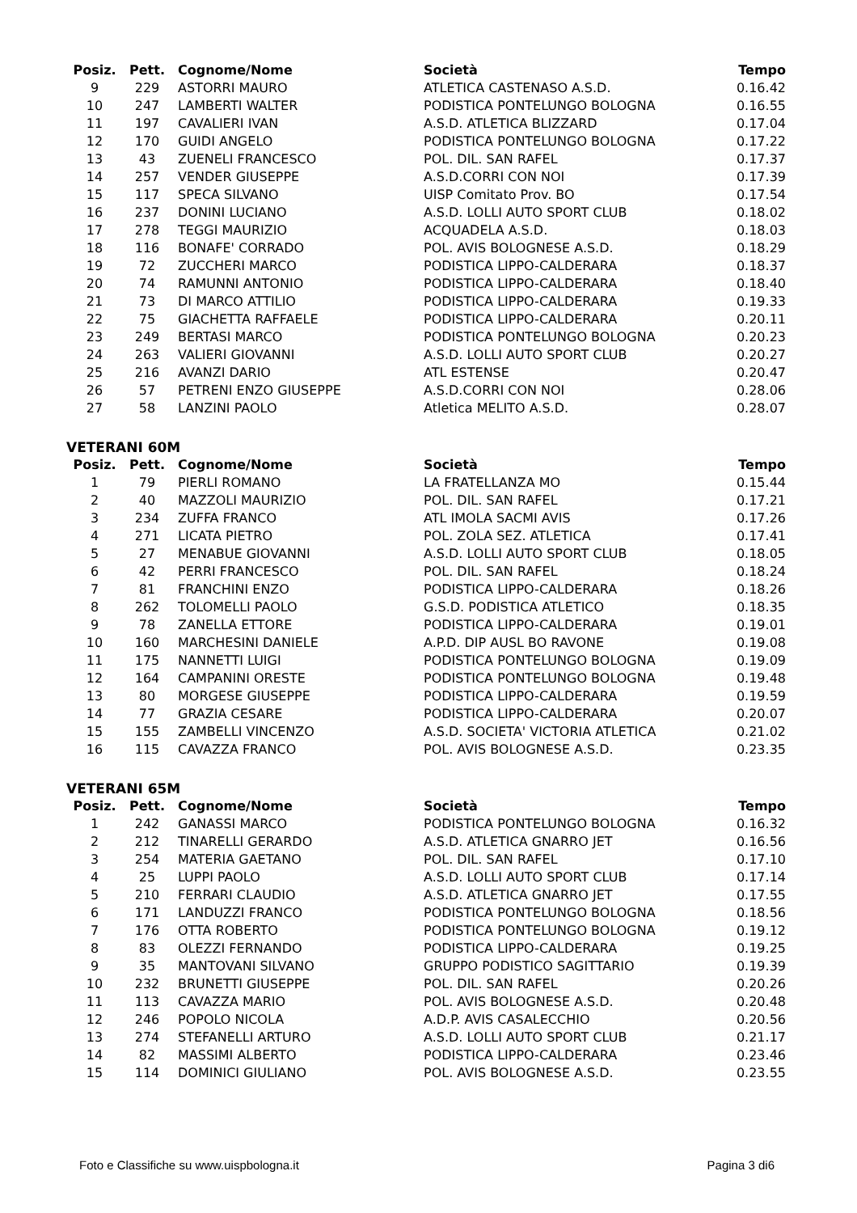| Posiz. | Pett. | Cognome/Nome | Società | Tempo |
| --- | --- | --- | --- | --- |
| 9 | 229 | ASTORRI MAURO | ATLETICA CASTENASO A.S.D. | 0.16.42 |
| 10 | 247 | LAMBERTI WALTER | PODISTICA PONTELUNGO BOLOGNA | 0.16.55 |
| 11 | 197 | CAVALIERI IVAN | A.S.D. ATLETICA BLIZZARD | 0.17.04 |
| 12 | 170 | GUIDI ANGELO | PODISTICA PONTELUNGO BOLOGNA | 0.17.22 |
| 13 | 43 | ZUENELI FRANCESCO | POL. DIL. SAN RAFEL | 0.17.37 |
| 14 | 257 | VENDER GIUSEPPE | A.S.D.CORRI CON NOI | 0.17.39 |
| 15 | 117 | SPECA SILVANO | UISP Comitato Prov. BO | 0.17.54 |
| 16 | 237 | DONINI LUCIANO | A.S.D. LOLLI AUTO SPORT CLUB | 0.18.02 |
| 17 | 278 | TEGGI MAURIZIO | ACQUADELA A.S.D. | 0.18.03 |
| 18 | 116 | BONAFE' CORRADO | POL. AVIS BOLOGNESE A.S.D. | 0.18.29 |
| 19 | 72 | ZUCCHERI MARCO | PODISTICA LIPPO-CALDERARA | 0.18.37 |
| 20 | 74 | RAMUNNI ANTONIO | PODISTICA LIPPO-CALDERARA | 0.18.40 |
| 21 | 73 | DI MARCO ATTILIO | PODISTICA LIPPO-CALDERARA | 0.19.33 |
| 22 | 75 | GIACHETTA RAFFAELE | PODISTICA LIPPO-CALDERARA | 0.20.11 |
| 23 | 249 | BERTASI MARCO | PODISTICA PONTELUNGO BOLOGNA | 0.20.23 |
| 24 | 263 | VALIERI GIOVANNI | A.S.D. LOLLI AUTO SPORT CLUB | 0.20.27 |
| 25 | 216 | AVANZI DARIO | ATL ESTENSE | 0.20.47 |
| 26 | 57 | PETRENI ENZO GIUSEPPE | A.S.D.CORRI CON NOI | 0.28.06 |
| 27 | 58 | LANZINI PAOLO | Atletica MELITO A.S.D. | 0.28.07 |
VETERANI 60M
| Posiz. | Pett. | Cognome/Nome | Società | Tempo |
| --- | --- | --- | --- | --- |
| 1 | 79 | PIERLI ROMANO | LA FRATELLANZA MO | 0.15.44 |
| 2 | 40 | MAZZOLI MAURIZIO | POL. DIL. SAN RAFEL | 0.17.21 |
| 3 | 234 | ZUFFA FRANCO | ATL IMOLA SACMI AVIS | 0.17.26 |
| 4 | 271 | LICATA PIETRO | POL. ZOLA SEZ. ATLETICA | 0.17.41 |
| 5 | 27 | MENABUE GIOVANNI | A.S.D. LOLLI AUTO SPORT CLUB | 0.18.05 |
| 6 | 42 | PERRI FRANCESCO | POL. DIL. SAN RAFEL | 0.18.24 |
| 7 | 81 | FRANCHINI ENZO | PODISTICA LIPPO-CALDERARA | 0.18.26 |
| 8 | 262 | TOLOMELLI PAOLO | G.S.D. PODISTICA ATLETICO | 0.18.35 |
| 9 | 78 | ZANELLA ETTORE | PODISTICA LIPPO-CALDERARA | 0.19.01 |
| 10 | 160 | MARCHESINI DANIELE | A.P.D. DIP AUSL BO RAVONE | 0.19.08 |
| 11 | 175 | NANNETTI LUIGI | PODISTICA PONTELUNGO BOLOGNA | 0.19.09 |
| 12 | 164 | CAMPANINI ORESTE | PODISTICA PONTELUNGO BOLOGNA | 0.19.48 |
| 13 | 80 | MORGESE GIUSEPPE | PODISTICA LIPPO-CALDERARA | 0.19.59 |
| 14 | 77 | GRAZIA CESARE | PODISTICA LIPPO-CALDERARA | 0.20.07 |
| 15 | 155 | ZAMBELLI VINCENZO | A.S.D. SOCIETA' VICTORIA ATLETICA | 0.21.02 |
| 16 | 115 | CAVAZZA FRANCO | POL. AVIS BOLOGNESE A.S.D. | 0.23.35 |
VETERANI 65M
| Posiz. | Pett. | Cognome/Nome | Società | Tempo |
| --- | --- | --- | --- | --- |
| 1 | 242 | GANASSI MARCO | PODISTICA PONTELUNGO BOLOGNA | 0.16.32 |
| 2 | 212 | TINARELLI GERARDO | A.S.D. ATLETICA GNARRO JET | 0.16.56 |
| 3 | 254 | MATERIA GAETANO | POL. DIL. SAN RAFEL | 0.17.10 |
| 4 | 25 | LUPPI PAOLO | A.S.D. LOLLI AUTO SPORT CLUB | 0.17.14 |
| 5 | 210 | FERRARI CLAUDIO | A.S.D. ATLETICA GNARRO JET | 0.17.55 |
| 6 | 171 | LANDUZZI FRANCO | PODISTICA PONTELUNGO BOLOGNA | 0.18.56 |
| 7 | 176 | OTTA ROBERTO | PODISTICA PONTELUNGO BOLOGNA | 0.19.12 |
| 8 | 83 | OLEZZI FERNANDO | PODISTICA LIPPO-CALDERARA | 0.19.25 |
| 9 | 35 | MANTOVANI SILVANO | GRUPPO PODISTICO SAGITTARIO | 0.19.39 |
| 10 | 232 | BRUNETTI GIUSEPPE | POL. DIL. SAN RAFEL | 0.20.26 |
| 11 | 113 | CAVAZZA MARIO | POL. AVIS BOLOGNESE A.S.D. | 0.20.48 |
| 12 | 246 | POPOLO NICOLA | A.D.P. AVIS CASALECCHIO | 0.20.56 |
| 13 | 274 | STEFANELLI ARTURO | A.S.D. LOLLI AUTO SPORT CLUB | 0.21.17 |
| 14 | 82 | MASSIMI ALBERTO | PODISTICA LIPPO-CALDERARA | 0.23.46 |
| 15 | 114 | DOMINICI GIULIANO | POL. AVIS BOLOGNESE A.S.D. | 0.23.55 |
Foto e Classifiche su www.uispbologna.it Pagina 3 di6